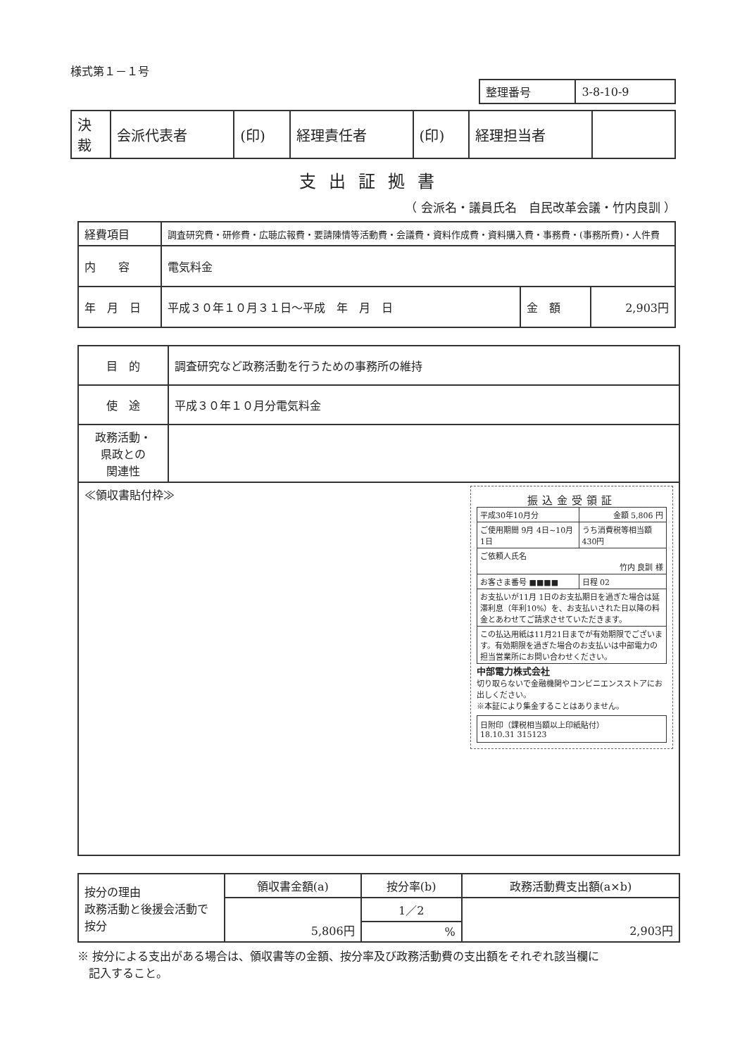様式第１－１号
| 整理番号 | 3-8-10-9 |
| 決 裁 | 会派代表者 | (印) | 経理責任者 | (印) | 経理担当者 | |
支出証拠書
（ 会派名・議員氏名　自民改革会議・竹内良訓 ）
| 経費項目 | 調査研究費・研修費・広聴広報費・要請陳情等活動費・会議費・資料作成費・資料購入費・事務費・(事務所費)・人件費 | | |
| 内 容 | 電気料金 | | |
| 年 月 日 | 平成３０年１０月３１日～平成 年 月 日 | 金 額 | 2,903円 |
| 目 的 | 調査研究など政務活動を行うための事務所の維持 |
| 使 途 | 平成３０年１０月分電気料金 |
| 政務活動・ 県政との 関連性 | |
| ≪領収書貼付枠≫ 振込金受領証 / 平成30年10月分 / 金額 5,806 円 / / / ご使用期間 9月 4日~10月 1日 / うち消費税等相当額 430円 / / / ご依頼人氏名 竹内 良訓 様 / / / / お客さま番号 ■■■■ / / 日程 02 / / お支払いが11月 1日のお支払期日を過ぎた場合は延滞利息（年利10%）を、お支払いされた日以降の料金とあわせてご請求させていただきます。 / / / / この払込用紙は11月21日までが有効期限でございます。有効期限を過ぎた場合のお支払いは中部電力の担当営業所にお問い合わせください。 / / / 中部電力株式会社 切り取らないで金融機関やコンビニエンスストアにお出しください。 ※本証により集金することはありません。 日附印（課税相当額以上印紙貼付） 18.10.31 315123 | |
| 按分の理由 政務活動と後援会活動で按分 | 領収書金額(a) | 按分率(b) | 政務活動費支出額(a×b) |
| | 5,806円 | 1／2 | 2,903円 |
| | | % | |
※ 按分による支出がある場合は、領収書等の金額、按分率及び政務活動費の支出額をそれぞれ該当欄に
　記入すること。